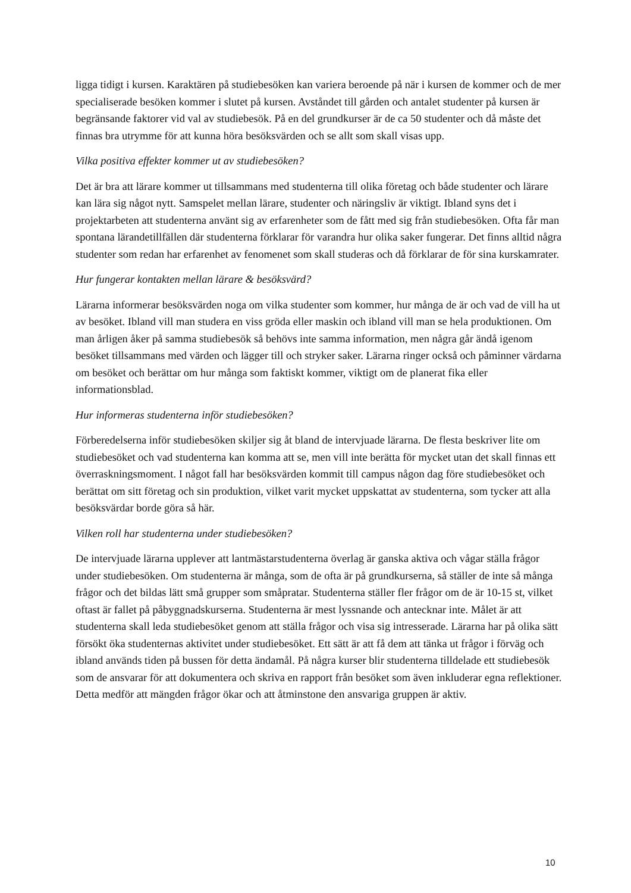ligga tidigt i kursen. Karaktären på studiebesöken kan variera beroende på när i kursen de kommer och de mer specialiserade besöken kommer i slutet på kursen. Avståndet till gården och antalet studenter på kursen är begränsande faktorer vid val av studiebesök. På en del grundkurser är de ca 50 studenter och då måste det finnas bra utrymme för att kunna höra besöksvärden och se allt som skall visas upp.
Vilka positiva effekter kommer ut av studiebesöken?
Det är bra att lärare kommer ut tillsammans med studenterna till olika företag och både studenter och lärare kan lära sig något nytt. Samspelet mellan lärare, studenter och näringsliv är viktigt. Ibland syns det i projektarbeten att studenterna använt sig av erfarenheter som de fått med sig från studiebesöken. Ofta får man spontana lärandetillfällen där studenterna förklarar för varandra hur olika saker fungerar. Det finns alltid några studenter som redan har erfarenhet av fenomenet som skall studeras och då förklarar de för sina kurskamrater.
Hur fungerar kontakten mellan lärare & besöksvärd?
Lärarna informerar besöksvärden noga om vilka studenter som kommer, hur många de är och vad de vill ha ut av besöket. Ibland vill man studera en viss gröda eller maskin och ibland vill man se hela produktionen. Om man årligen åker på samma studiebesök så behövs inte samma information, men några går ändå igenom besöket tillsammans med värden och lägger till och stryker saker. Lärarna ringer också och påminner värdarna om besöket och berättar om hur många som faktiskt kommer, viktigt om de planerat fika eller informationsblad.
Hur informeras studenterna inför studiebesöken?
Förberedelserna inför studiebesöken skiljer sig åt bland de intervjuade lärarna. De flesta beskriver lite om studiebesöket och vad studenterna kan komma att se, men vill inte berätta för mycket utan det skall finnas ett överraskningsmoment. I något fall har besöksvärden kommit till campus någon dag före studiebesöket och berättat om sitt företag och sin produktion, vilket varit mycket uppskattat av studenterna, som tycker att alla besöksvärdar borde göra så här.
Vilken roll har studenterna under studiebesöken?
De intervjuade lärarna upplever att lantmästarstudenterna överlag är ganska aktiva och vågar ställa frågor under studiebesöken. Om studenterna är många, som de ofta är på grundkurserna, så ställer de inte så många frågor och det bildas lätt små grupper som småpratar. Studenterna ställer fler frågor om de är 10-15 st, vilket oftast är fallet på påbyggnadskurserna. Studenterna är mest lyssnande och antecknar inte. Målet är att studenterna skall leda studiebesöket genom att ställa frågor och visa sig intresserade. Lärarna har på olika sätt försökt öka studenternas aktivitet under studiebesöket. Ett sätt är att få dem att tänka ut frågor i förväg och ibland används tiden på bussen för detta ändamål. På några kurser blir studenterna tilldelade ett studiebesök som de ansvarar för att dokumentera och skriva en rapport från besöket som även inkluderar egna reflektioner. Detta medför att mängden frågor ökar och att åtminstone den ansvariga gruppen är aktiv.
10